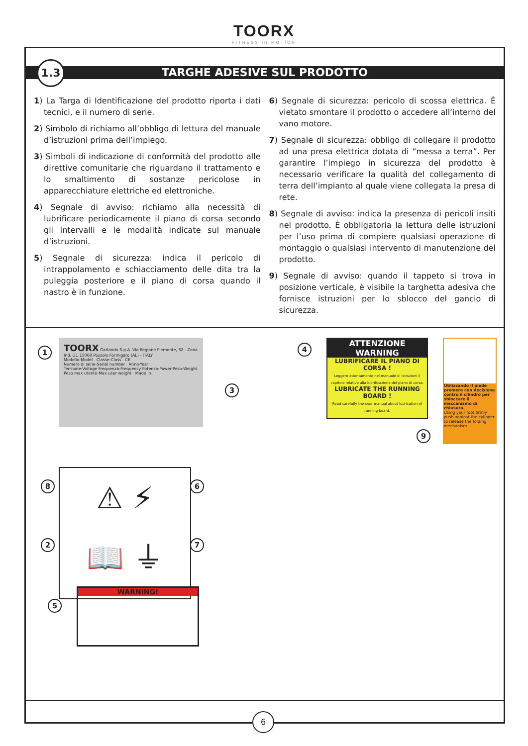TOORX
FITNESS IN MOTION
TARGHE ADESIVE SUL PRODOTTO
1.3
1) La Targa di Identificazione del prodotto riporta i dati tecnici, e il numero di serie.
2) Simbolo di richiamo all’obbligo di lettura del manuale d’istruzioni prima dell’impiego.
3) Simboli di indicazione di conformità del prodotto alle direttive comunitarie che riguardano il trattamento e lo smaltimento di sostanze pericolose in apparecchiature elettriche ed elettroniche.
4) Segnale di avviso: richiamo alla necessità di lubrificare periodicamente il piano di corsa secondo gli intervalli e le modalità indicate sul manuale d’istruzioni.
5) Segnale di sicurezza: indica il pericolo di intrappolamento e schiacciamento delle dita tra la puleggia posteriore e il piano di corsa quando il nastro è in funzione.
6) Segnale di sicurezza: pericolo di scossa elettrica. È vietato smontare il prodotto o accedere all’interno del vano motore.
7) Segnale di sicurezza: obbligo di collegare il prodotto ad una presa elettrica dotata di “messa a terra”. Per garantire l’impiego in sicurezza del prodotto è necessario verificare la qualità del collegamento di terra dell’impianto al quale viene collegata la presa di rete.
8) Segnale di avviso: indica la presenza di pericoli insiti nel prodotto. È obbligatoria la lettura delle istruzioni per l’uso prima di compiere qualsiasi operazione di montaggio o qualsiasi intervento di manutenzione del prodotto.
9) Segnale di avviso: quando il tappeto si trova in posizione verticale, è visibile la targhetta adesiva che fornisce istruzioni per lo sblocco del gancio di sicurezza.
1
TOORX Garlando S.p.A. Via Regione Piemonte, 32 - Zona Ind. D1 15068 Pozzolo Formigaro (AL) - ITALY
Modello-Model Classe-Class CE
Numero di serie-Serial number Anno-Year
Tensione-Voltage Frequenza-Frequency Potenza-Power Peso-Weight
Peso max utente-Max user weight Made in
3
4
ATTENZIONE
WARNING
LUBRIFICARE IL PIANO DI CORSA !
Leggere attentamente nel manuale di istruzioni il capitolo relativo alla lubrificazione del piano di corsa.
LUBRICATE THE RUNNING BOARD !
Read carefully the user manual about lubrication of running board.
Utilizzando il piede premere con decisione contro il cilindro per sbloccare il meccanismo di chiusura.
Using your foot firmly push against the cylinder to release the folding mechanism.
9
8
2
⚠ ⚡
📖 ⏚
6
7
5
WARNING!
6